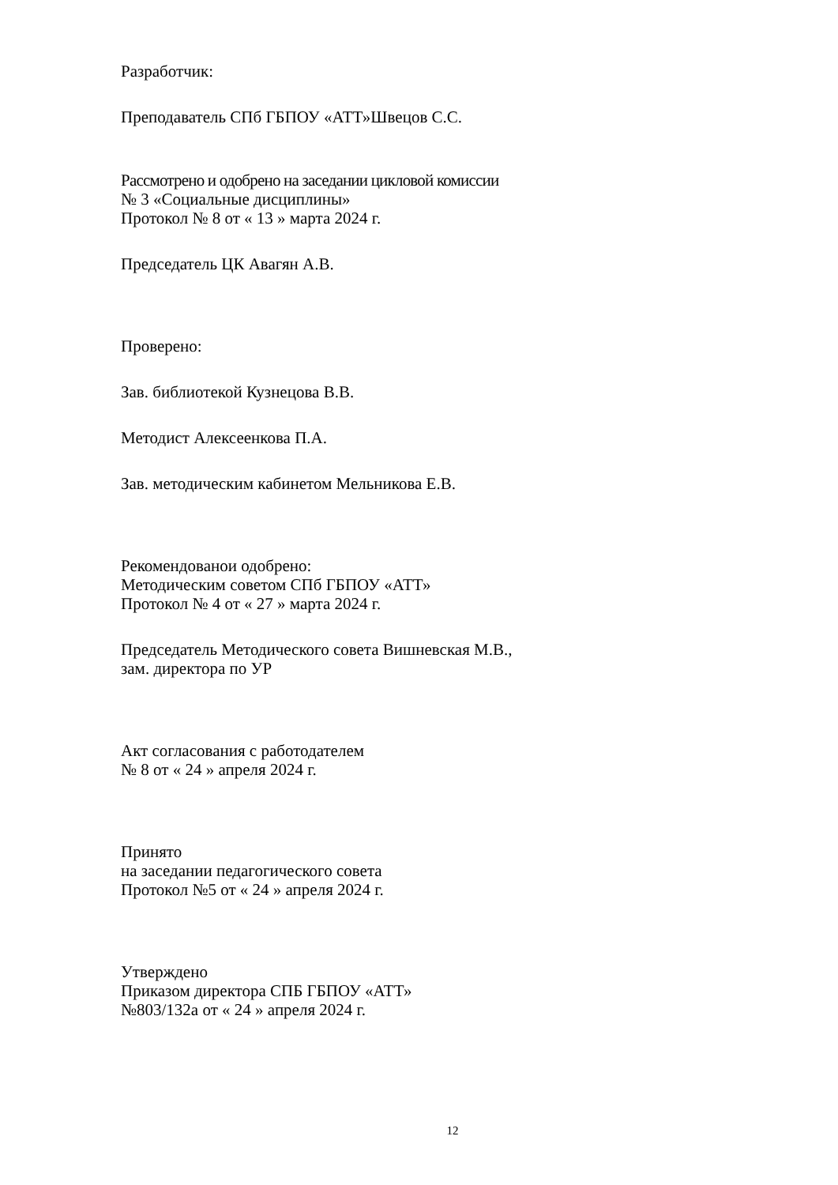Разработчик:
Преподаватель СПб ГБПОУ «АТТ»Швецов С.С.
Рассмотрено и одобрено на заседании цикловой комиссии
№ 3 «Социальные дисциплины»
Протокол № 8 от « 13 » марта 2024 г.
Председатель ЦК Авагян А.В.
Проверено:
Зав. библиотекой Кузнецова В.В.
Методист Алексеенкова П.А.
Зав. методическим кабинетом Мельникова Е.В.
Рекомендованои одобрено:
Методическим советом СПб ГБПОУ «АТТ»
Протокол № 4 от « 27 » марта 2024 г.
Председатель Методического совета Вишневская М.В.,
зам. директора по УР
Акт согласования с работодателем
№ 8 от « 24 » апреля 2024 г.
Принято
на заседании педагогического совета
Протокол №5 от « 24 » апреля 2024 г.
Утверждено
Приказом директора СПБ ГБПОУ «АТТ»
№803/132а от « 24 » апреля 2024 г.
12